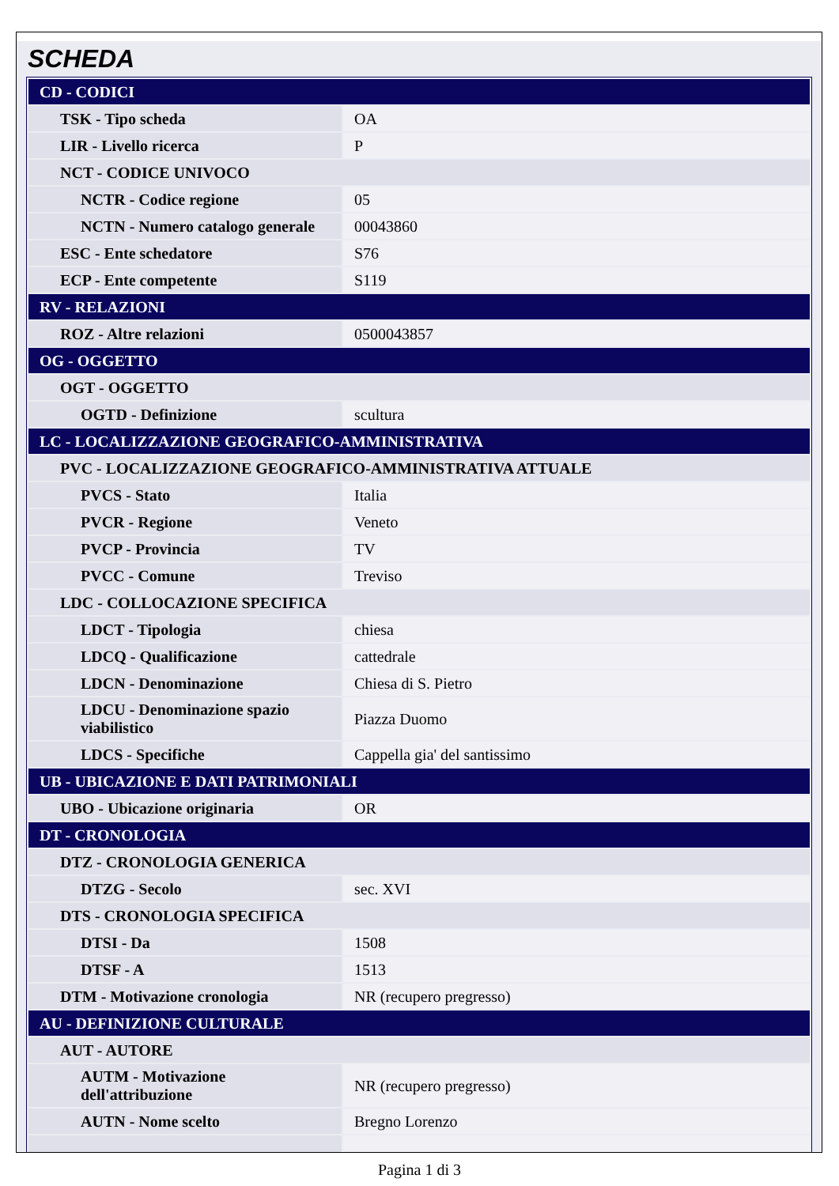SCHEDA
| CD - CODICI | |
| TSK - Tipo scheda | OA |
| LIR - Livello ricerca | P |
| NCT - CODICE UNIVOCO | |
| NCTR - Codice regione | 05 |
| NCTN - Numero catalogo generale | 00043860 |
| ESC - Ente schedatore | S76 |
| ECP - Ente competente | S119 |
| RV - RELAZIONI | |
| ROZ - Altre relazioni | 0500043857 |
| OG - OGGETTO | |
| OGT - OGGETTO | |
| OGTD - Definizione | scultura |
| LC - LOCALIZZAZIONE GEOGRAFICO-AMMINISTRATIVA | |
| PVC - LOCALIZZAZIONE GEOGRAFICO-AMMINISTRATIVA ATTUALE | |
| PVCS - Stato | Italia |
| PVCR - Regione | Veneto |
| PVCP - Provincia | TV |
| PVCC - Comune | Treviso |
| LDC - COLLOCAZIONE SPECIFICA | |
| LDCT - Tipologia | chiesa |
| LDCQ - Qualificazione | cattedrale |
| LDCN - Denominazione | Chiesa di S. Pietro |
| LDCU - Denominazione spazio viabilistico | Piazza Duomo |
| LDCS - Specifiche | Cappella gia' del santissimo |
| UB - UBICAZIONE E DATI PATRIMONIALI | |
| UBO - Ubicazione originaria | OR |
| DT - CRONOLOGIA | |
| DTZ - CRONOLOGIA GENERICA | |
| DTZG - Secolo | sec. XVI |
| DTS - CRONOLOGIA SPECIFICA | |
| DTSI - Da | 1508 |
| DTSF - A | 1513 |
| DTM - Motivazione cronologia | NR (recupero pregresso) |
| AU - DEFINIZIONE CULTURALE | |
| AUT - AUTORE | |
| AUTM - Motivazione dell'attribuzione | NR (recupero pregresso) |
| AUTN - Nome scelto | Bregno Lorenzo |
Pagina 1 di 3